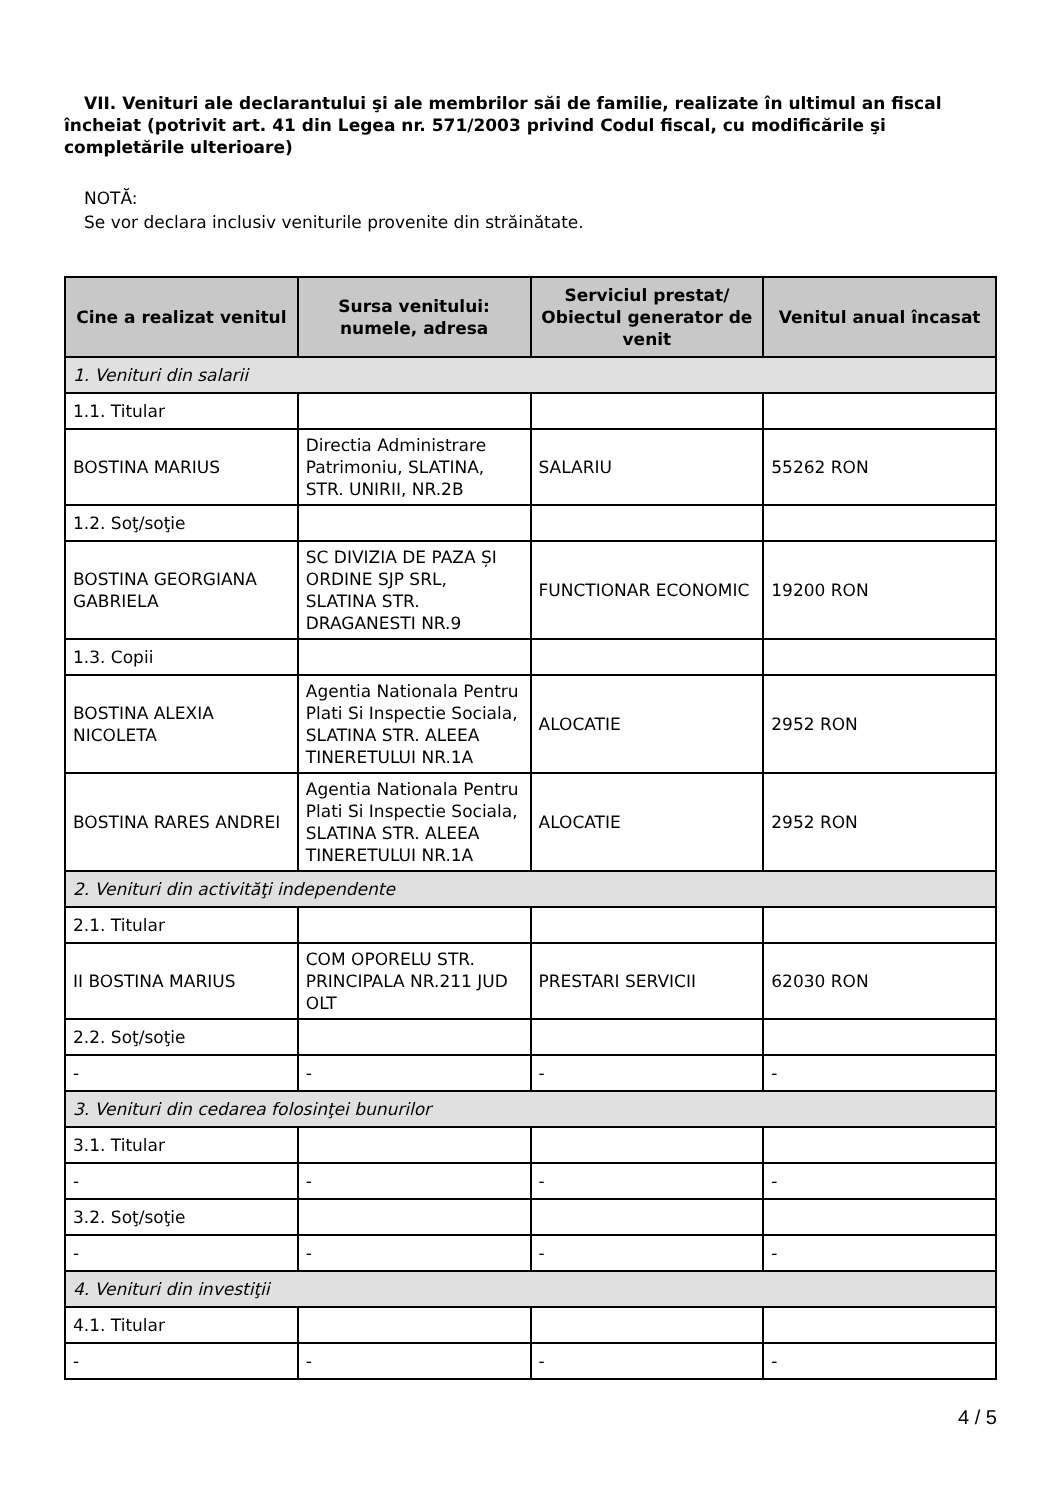VII. Venituri ale declarantului şi ale membrilor săi de familie, realizate în ultimul an fiscal încheiat (potrivit art. 41 din Legea nr. 571/2003 privind Codul fiscal, cu modificările şi completările ulterioare)
NOTĂ:
Se vor declara inclusiv veniturile provenite din străinătate.
| Cine a realizat venitul | Sursa venitului: numele, adresa | Serviciul prestat/ Obiectul generator de venit | Venitul anual încasat |
| --- | --- | --- | --- |
| 1. Venituri din salarii | | | |
| 1.1. Titular | | | |
| BOSTINA MARIUS | Directia Administrare Patrimoniu, SLATINA, STR. UNIRII, NR.2B | SALARIU | 55262 RON |
| 1.2. Soţ/soţie | | | |
| BOSTINA GEORGIANA GABRIELA | SC DIVIZIA DE PAZA ȘI ORDINE SJP SRL, SLATINA STR. DRAGANESTI NR.9 | FUNCTIONAR ECONOMIC | 19200 RON |
| 1.3. Copii | | | |
| BOSTINA ALEXIA NICOLETA | Agentia Nationala Pentru Plati Si Inspectie Sociala, SLATINA STR. ALEEA TINERETULUI NR.1A | ALOCATIE | 2952 RON |
| BOSTINA RARES ANDREI | Agentia Nationala Pentru Plati Si Inspectie Sociala, SLATINA STR. ALEEA TINERETULUI NR.1A | ALOCATIE | 2952 RON |
| 2. Venituri din activităţi independente | | | |
| 2.1. Titular | | | |
| II BOSTINA MARIUS | COM OPORELU STR. PRINCIPALA NR.211 JUD OLT | PRESTARI SERVICII | 62030 RON |
| 2.2. Soţ/soţie | | | |
| - | - | - | - |
| 3. Venituri din cedarea folosinţei bunurilor | | | |
| 3.1. Titular | | | |
| - | - | - | - |
| 3.2. Soţ/soţie | | | |
| - | - | - | - |
| 4. Venituri din investiţii | | | |
| 4.1. Titular | | | |
| - | - | - | - |
4 / 5